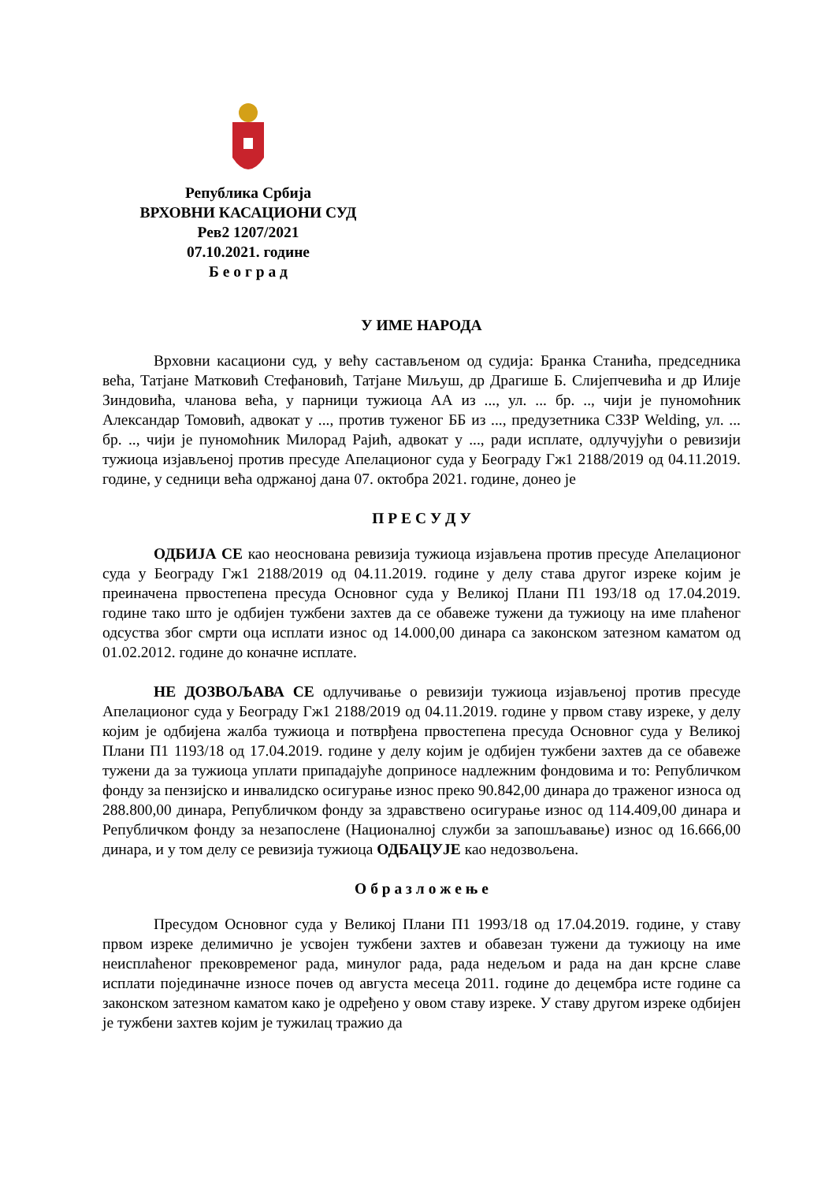Република Србија
ВРХОВНИ КАСАЦИОНИ СУД
Рев2 1207/2021
07.10.2021. године
Б е о г р а д
У ИМЕ НАРОДА
Врховни касациони суд, у већу састављеном од судија: Бранка Станића, председника већа, Татјане Матковић Стефановић, Татјане Миљуш, др Драгише Б. Слијепчевића и др Илије Зиндовића, чланова већа, у парници тужиоца АА из ..., ул. ... бр. .., чији је пуномоћник Александар Томовић, адвокат у ..., против туженог ББ из ..., предузетника СЗЗР Welding, ул. ... бр. .., чији је пуномоћник Милорад Рајић, адвокат у ..., ради исплате, одлучујући о ревизији тужиоца изјављеној против пресуде Апелационог суда у Београду Гж1 2188/2019 од 04.11.2019. године, у седници већа одржаној дана 07. октобра 2021. године, донео је
П Р Е С У Д У
ОДБИЈА СЕ као неоснована ревизија тужиоца изјављена против пресуде Апелационог суда у Београду Гж1 2188/2019 од 04.11.2019. године у делу става другог изреке којим је преиначена првостепена пресуда Основног суда у Великој Плани П1 193/18 од 17.04.2019. године тако што је одбијен тужбени захтев да се обавеже тужени да тужиоцу на име плаћеног одсуства због смрти оца исплати износ од 14.000,00 динара са законском затезном каматом од 01.02.2012. године до коначне исплате.
НЕ ДОЗВОЉАВА СЕ одлучивање о ревизији тужиоца изјављеној против пресуде Апелационог суда у Београду Гж1 2188/2019 од 04.11.2019. године у првом ставу изреке, у делу којим је одбијена жалба тужиоца и потврђена првостепена пресуда Основног суда у Великој Плани П1 1193/18 од 17.04.2019. године у делу којим је одбијен тужбени захтев да се обавеже тужени да за тужиоца уплати припадајуће доприносе надлежним фондовима и то: Републичком фонду за пензијско и инвалидско осигурање износ преко 90.842,00 динара до траженог износа од 288.800,00 динара, Републичком фонду за здравствено осигурање износ од 114.409,00 динара и Републичком фонду за незапослене (Националној служби за запошљавање) износ од 16.666,00 динара, и у том делу се ревизија тужиоца ОДБАЦУЈЕ као недозвољена.
О б р а з л о ж е њ е
Пресудом Основног суда у Великој Плани П1 1993/18 од 17.04.2019. године, у ставу првом изреке делимично је усвојен тужбени захтев и обавезан тужени да тужиоцу на име неисплаћеног прековременог рада, минулог рада, рада недељом и рада на дан крсне славе исплати појединачне износе почев од августа месеца 2011. године до децембра исте године са законском затезном каматом како је одређено у овом ставу изреке. У ставу другом изреке одбијен је тужбени захтев којим је тужилац тражио да